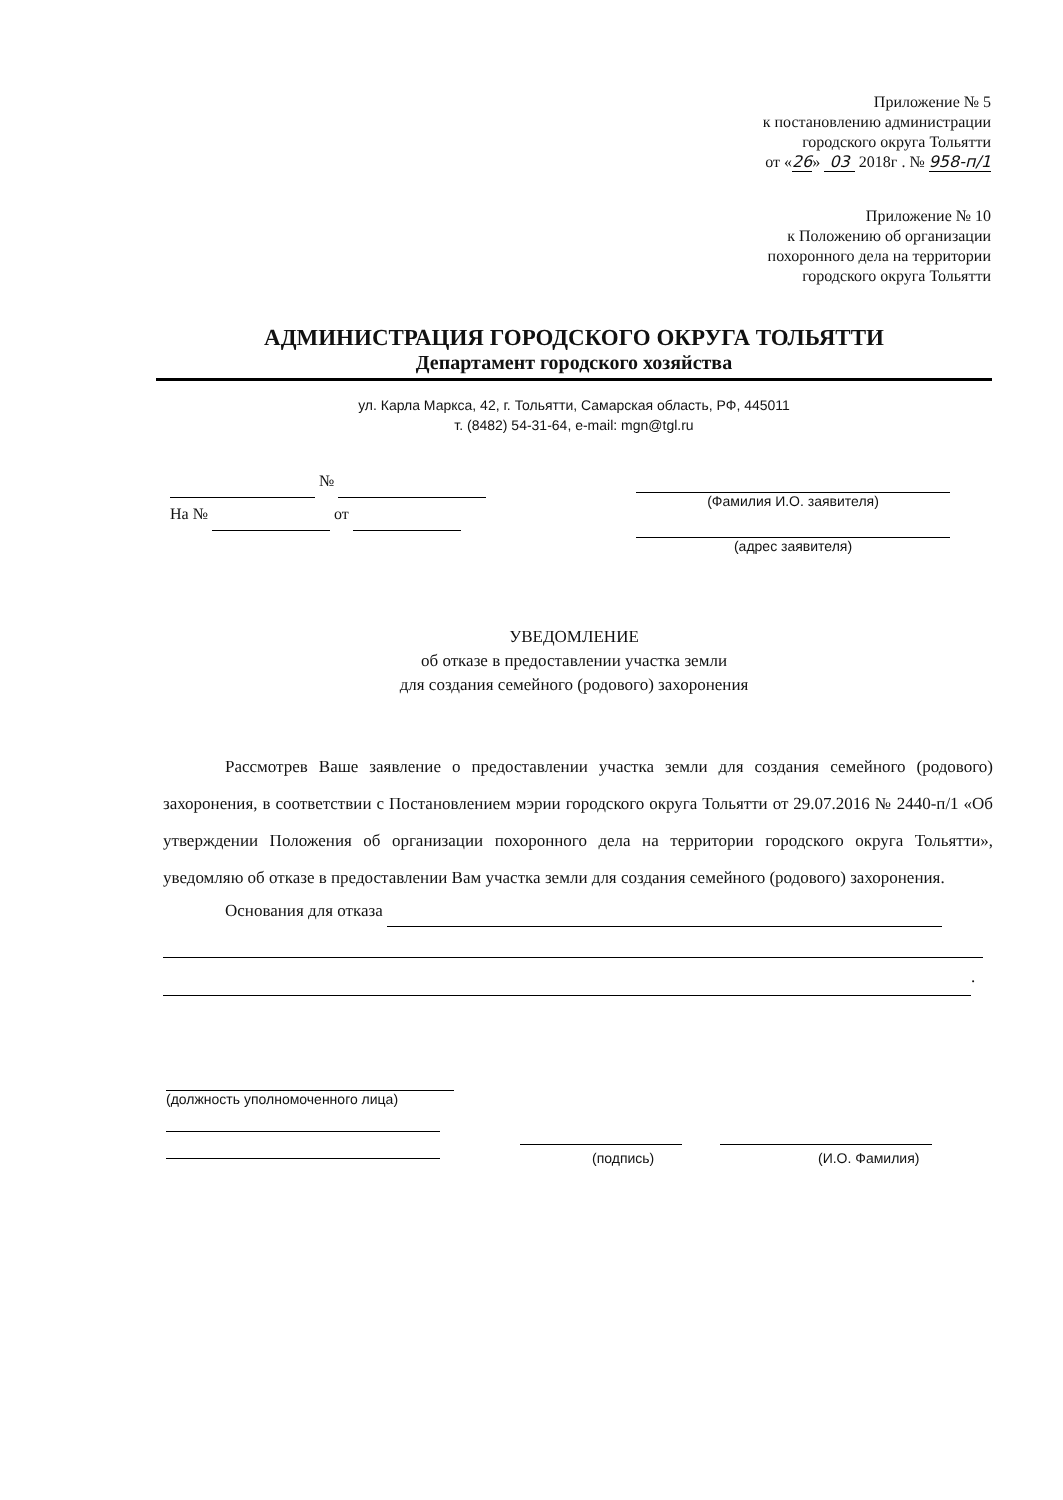Приложение № 5
к постановлению администрации
городского округа Тольятти
от «26» 03 2018г . № 958-п/1
Приложение № 10
к Положению об организации
похоронного дела на территории
городского округа Тольятти
АДМИНИСТРАЦИЯ ГОРОДСКОГО ОКРУГА ТОЛЬЯТТИ
Департамент городского хозяйства
ул. Карла Маркса, 42, г. Тольятти, Самарская область, РФ, 445011
т. (8482) 54-31-64, e-mail: mgn@tgl.ru
№
На № от
(Фамилия И.О. заявителя)
(адрес заявителя)
УВЕДОМЛЕНИЕ
об отказе в предоставлении участка земли
для создания семейного (родового) захоронения
Рассмотрев Ваше заявление о предоставлении участка земли для создания семейного (родового) захоронения, в соответствии с Постановлением мэрии городского округа Тольятти от 29.07.2016 № 2440-п/1 «Об утверждении Положения об организации похоронного дела на территории городского округа Тольятти», уведомляю об отказе в предоставлении Вам участка земли для создания семейного (родового) захоронения.
Основания для отказа
.
(должность уполномоченного лица)
(подпись) (И.О. Фамилия)